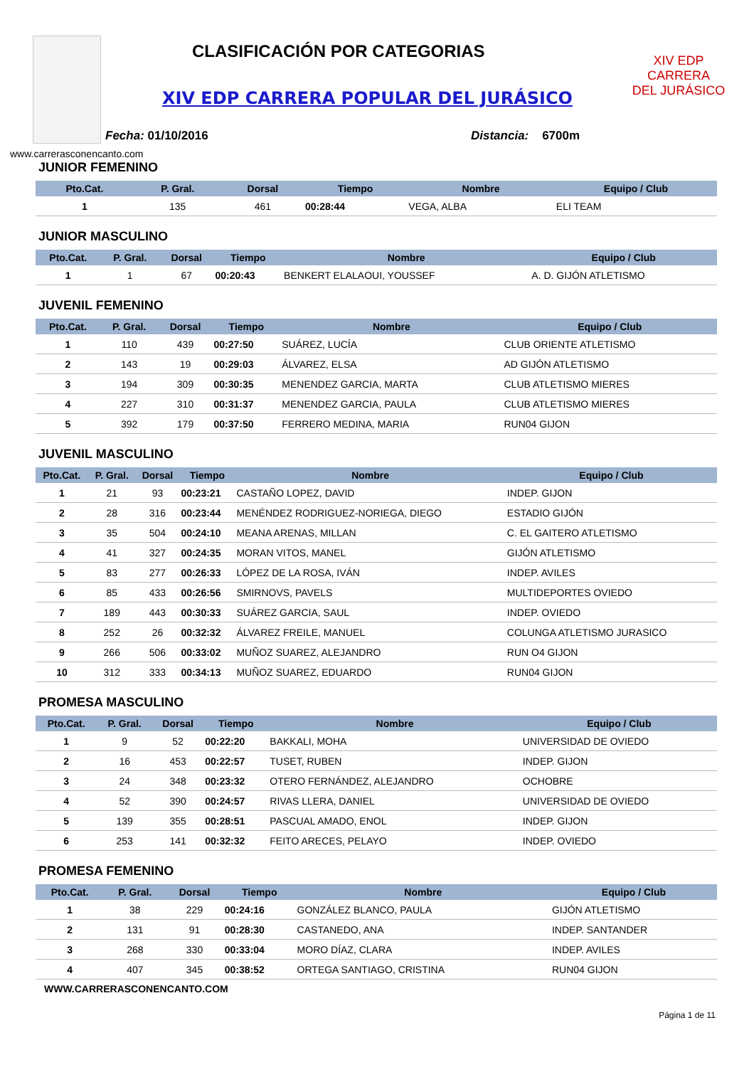CLASIFICACIÓN POR CATEGORIAS
XIV EDP CARRERA POPULAR DEL JURÁSICO
XIV EDP
CARRERA
DEL JURÁSICO
Fecha: 01/10/2016 Distancia: 6700m
www.carrerasconencanto.com
JUNIOR FEMENINO
| Pto.Cat. | P. Gral. | Dorsal | Tiempo | Nombre | Equipo / Club |
| --- | --- | --- | --- | --- | --- |
| 1 | 135 | 461 | 00:28:44 | VEGA, ALBA | ELI TEAM |
JUNIOR MASCULINO
| Pto.Cat. | P. Gral. | Dorsal | Tiempo | Nombre | Equipo / Club |
| --- | --- | --- | --- | --- | --- |
| 1 | 1 | 67 | 00:20:43 | BENKERT ELALAOUI, YOUSSEF | A. D. GIJÓN ATLETISMO |
JUVENIL FEMENINO
| Pto.Cat. | P. Gral. | Dorsal | Tiempo | Nombre | Equipo / Club |
| --- | --- | --- | --- | --- | --- |
| 1 | 110 | 439 | 00:27:50 | SUÁREZ, LUCÍA | CLUB ORIENTE ATLETISMO |
| 2 | 143 | 19 | 00:29:03 | ÁLVAREZ, ELSA | AD GIJÓN ATLETISMO |
| 3 | 194 | 309 | 00:30:35 | MENENDEZ GARCIA, MARTA | CLUB ATLETISMO MIERES |
| 4 | 227 | 310 | 00:31:37 | MENENDEZ GARCIA, PAULA | CLUB ATLETISMO MIERES |
| 5 | 392 | 179 | 00:37:50 | FERRERO MEDINA, MARIA | RUN04 GIJON |
JUVENIL MASCULINO
| Pto.Cat. | P. Gral. | Dorsal | Tiempo | Nombre | Equipo / Club |
| --- | --- | --- | --- | --- | --- |
| 1 | 21 | 93 | 00:23:21 | CASTAÑO LOPEZ, DAVID | INDEP. GIJON |
| 2 | 28 | 316 | 00:23:44 | MENÉNDEZ RODRIGUEZ-NORIEGA, DIEGO | ESTADIO GIJÓN |
| 3 | 35 | 504 | 00:24:10 | MEANA ARENAS, MILLAN | C. EL GAITERO ATLETISMO |
| 4 | 41 | 327 | 00:24:35 | MORAN VITOS, MANEL | GIJÓN ATLETISMO |
| 5 | 83 | 277 | 00:26:33 | LÓPEZ DE LA ROSA, IVÁN | INDEP. AVILES |
| 6 | 85 | 433 | 00:26:56 | SMIRNOVS, PAVELS | MULTIDEPORTES OVIEDO |
| 7 | 189 | 443 | 00:30:33 | SUÁREZ GARCIA, SAUL | INDEP. OVIEDO |
| 8 | 252 | 26 | 00:32:32 | ÁLVAREZ FREILE, MANUEL | COLUNGA ATLETISMO JURASICO |
| 9 | 266 | 506 | 00:33:02 | MUÑOZ SUAREZ, ALEJANDRO | RUN O4 GIJON |
| 10 | 312 | 333 | 00:34:13 | MUÑOZ SUAREZ, EDUARDO | RUN04 GIJON |
PROMESA MASCULINO
| Pto.Cat. | P. Gral. | Dorsal | Tiempo | Nombre | Equipo / Club |
| --- | --- | --- | --- | --- | --- |
| 1 | 9 | 52 | 00:22:20 | BAKKALI, MOHA | UNIVERSIDAD DE OVIEDO |
| 2 | 16 | 453 | 00:22:57 | TUSET, RUBEN | INDEP. GIJON |
| 3 | 24 | 348 | 00:23:32 | OTERO FERNÁNDEZ, ALEJANDRO | OCHOBRE |
| 4 | 52 | 390 | 00:24:57 | RIVAS LLERA, DANIEL | UNIVERSIDAD DE OVIEDO |
| 5 | 139 | 355 | 00:28:51 | PASCUAL AMADO, ENOL | INDEP. GIJON |
| 6 | 253 | 141 | 00:32:32 | FEITO ARECES, PELAYO | INDEP. OVIEDO |
PROMESA FEMENINO
| Pto.Cat. | P. Gral. | Dorsal | Tiempo | Nombre | Equipo / Club |
| --- | --- | --- | --- | --- | --- |
| 1 | 38 | 229 | 00:24:16 | GONZÁLEZ BLANCO, PAULA | GIJÓN ATLETISMO |
| 2 | 131 | 91 | 00:28:30 | CASTANEDO, ANA | INDEP. SANTANDER |
| 3 | 268 | 330 | 00:33:04 | MORO DÍAZ, CLARA | INDEP. AVILES |
| 4 | 407 | 345 | 00:38:52 | ORTEGA SANTIAGO, CRISTINA | RUN04 GIJON |
WWW.CARRERASCONENCANTO.COM
Página 1 de 11